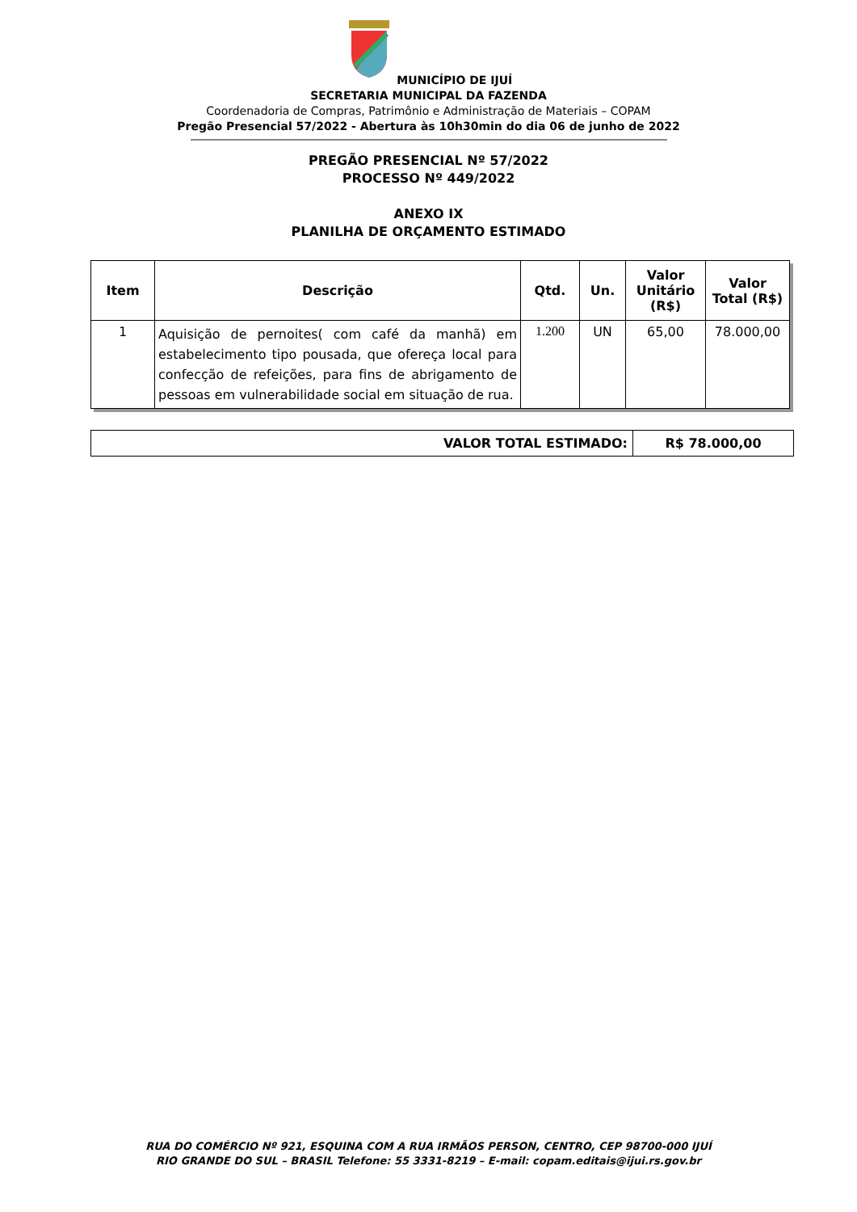MUNICÍPIO DE IJUÍ
SECRETARIA MUNICIPAL DA FAZENDA
Coordenadoria de Compras, Patrimônio e Administração de Materiais – COPAM
Pregão Presencial 57/2022 - Abertura às 10h30min do dia 06 de junho de 2022
PREGÃO PRESENCIAL Nº 57/2022
PROCESSO Nº 449/2022
ANEXO IX
PLANILHA DE ORÇAMENTO ESTIMADO
| Item | Descrição | Qtd. | Un. | Valor Unitário (R$) | Valor Total (R$) |
| --- | --- | --- | --- | --- | --- |
| 1 | Aquisição de pernoites( com café da manhã) em estabelecimento tipo pousada, que ofereça local para confecção de refeições, para fins de abrigamento de pessoas em vulnerabilidade social em situação de rua. | 1.200 | UN | 65,00 | 78.000,00 |
| VALOR TOTAL ESTIMADO: | R$ 78.000,00 |
RUA DO COMÉRCIO Nº 921, ESQUINA COM A RUA IRMÃOS PERSON, CENTRO, CEP 98700-000 IJUÍ
RIO GRANDE DO SUL – BRASIL Telefone: 55 3331-8219 – E-mail: copam.editais@ijui.rs.gov.br